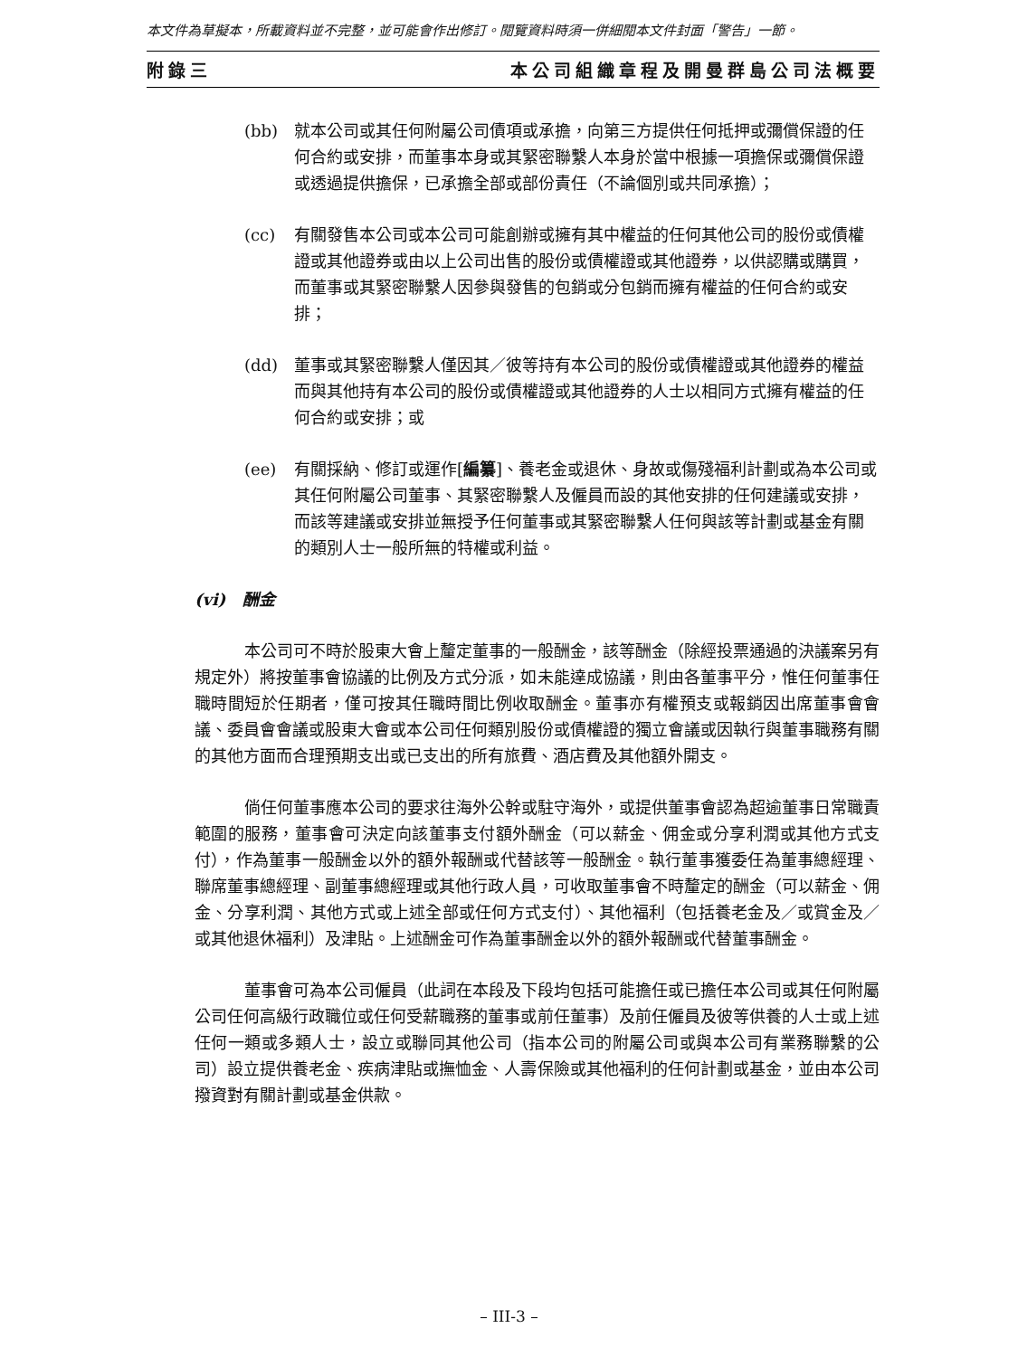本文件為草擬本，所載資料並不完整，並可能會作出修訂。閱覽資料時須一併細閱本文件封面「警告」一節。
附錄三 本公司組織章程及開曼群島公司法概要
(bb) 就本公司或其任何附屬公司債項或承擔，向第三方提供任何抵押或彌償保證的任何合約或安排，而董事本身或其緊密聯繫人本身於當中根據一項擔保或彌償保證或透過提供擔保，已承擔全部或部份責任（不論個別或共同承擔）；
(cc) 有關發售本公司或本公司可能創辦或擁有其中權益的任何其他公司的股份或債權證或其他證券或由以上公司出售的股份或債權證或其他證券，以供認購或購買，而董事或其緊密聯繫人因參與發售的包銷或分包銷而擁有權益的任何合約或安排；
(dd) 董事或其緊密聯繫人僅因其／彼等持有本公司的股份或債權證或其他證券的權益而與其他持有本公司的股份或債權證或其他證券的人士以相同方式擁有權益的任何合約或安排；或
(ee) 有關採納、修訂或運作[編纂]、養老金或退休、身故或傷殘福利計劃或為本公司或其任何附屬公司董事、其緊密聯繫人及僱員而設的其他安排的任何建議或安排，而該等建議或安排並無授予任何董事或其緊密聯繫人任何與該等計劃或基金有關的類別人士一般所無的特權或利益。
(vi) 酬金
本公司可不時於股東大會上釐定董事的一般酬金，該等酬金（除經投票通過的決議案另有規定外）將按董事會協議的比例及方式分派，如未能達成協議，則由各董事平分，惟任何董事任職時間短於任期者，僅可按其任職時間比例收取酬金。董事亦有權預支或報銷因出席董事會會議、委員會會議或股東大會或本公司任何類別股份或債權證的獨立會議或因執行與董事職務有關的其他方面而合理預期支出或已支出的所有旅費、酒店費及其他額外開支。
倘任何董事應本公司的要求往海外公幹或駐守海外，或提供董事會認為超逾董事日常職責範圍的服務，董事會可決定向該董事支付額外酬金（可以薪金、佣金或分享利潤或其他方式支付），作為董事一般酬金以外的額外報酬或代替該等一般酬金。執行董事獲委任為董事總經理、聯席董事總經理、副董事總經理或其他行政人員，可收取董事會不時釐定的酬金（可以薪金、佣金、分享利潤、其他方式或上述全部或任何方式支付）、其他福利（包括養老金及／或賞金及／或其他退休福利）及津貼。上述酬金可作為董事酬金以外的額外報酬或代替董事酬金。
董事會可為本公司僱員（此詞在本段及下段均包括可能擔任或已擔任本公司或其任何附屬公司任何高級行政職位或任何受薪職務的董事或前任董事）及前任僱員及彼等供養的人士或上述任何一類或多類人士，設立或聯同其他公司（指本公司的附屬公司或與本公司有業務聯繫的公司）設立提供養老金、疾病津貼或撫恤金、人壽保險或其他福利的任何計劃或基金，並由本公司撥資對有關計劃或基金供款。
– III-3 –